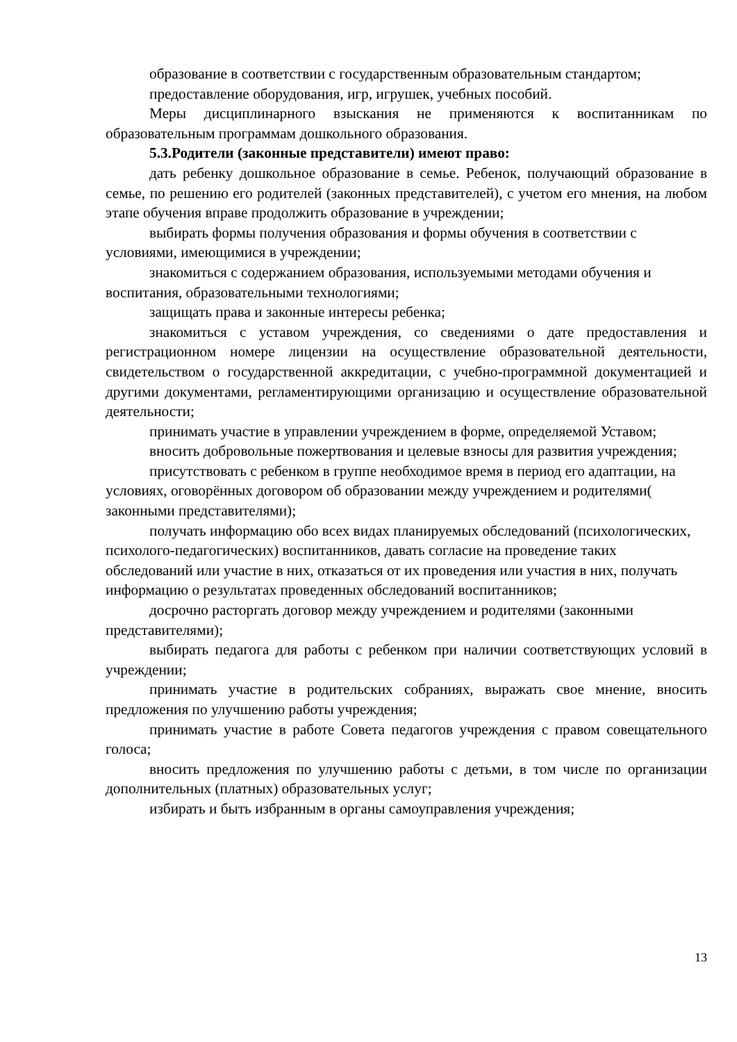образование в соответствии с государственным образовательным стандартом;
предоставление оборудования, игр, игрушек, учебных пособий.
Меры дисциплинарного взыскания не применяются к воспитанникам по образовательным программам дошкольного образования.
5.3.Родители (законные представители) имеют право:
дать ребенку дошкольное образование в семье. Ребенок, получающий образование в семье, по решению его родителей (законных представителей), с учетом его мнения, на любом этапе обучения вправе продолжить образование в учреждении;
выбирать формы получения образования и формы обучения в соответствии с условиями, имеющимися в учреждении;
знакомиться с содержанием образования, используемыми методами обучения и воспитания, образовательными технологиями;
защищать права и законные интересы ребенка;
знакомиться с уставом учреждения, со сведениями о дате предоставления и регистрационном номере лицензии на осуществление образовательной деятельности, свидетельством о государственной аккредитации, с учебно-программной документацией и другими документами, регламентирующими организацию и осуществление образовательной деятельности;
принимать участие в управлении учреждением в форме, определяемой Уставом;
вносить добровольные пожертвования и целевые взносы для развития учреждения;
присутствовать с ребенком в группе необходимое время в период его адаптации, на условиях, оговорённых договором об образовании между учреждением и родителями( законными представителями);
получать информацию обо всех видах планируемых обследований (психологических, психолого-педагогических) воспитанников, давать согласие на проведение таких обследований или участие в них, отказаться от их проведения или участия в них, получать информацию о результатах проведенных обследований воспитанников;
досрочно расторгать договор между учреждением и родителями (законными представителями);
выбирать педагога для работы с ребенком при наличии соответствующих условий в учреждении;
принимать участие в родительских собраниях, выражать свое мнение, вносить предложения по улучшению работы учреждения;
принимать участие в работе Совета педагогов учреждения с правом совещательного голоса;
вносить предложения по улучшению работы с детьми, в том числе по организации дополнительных (платных) образовательных услуг;
избирать и быть избранным в органы самоуправления учреждения;
13